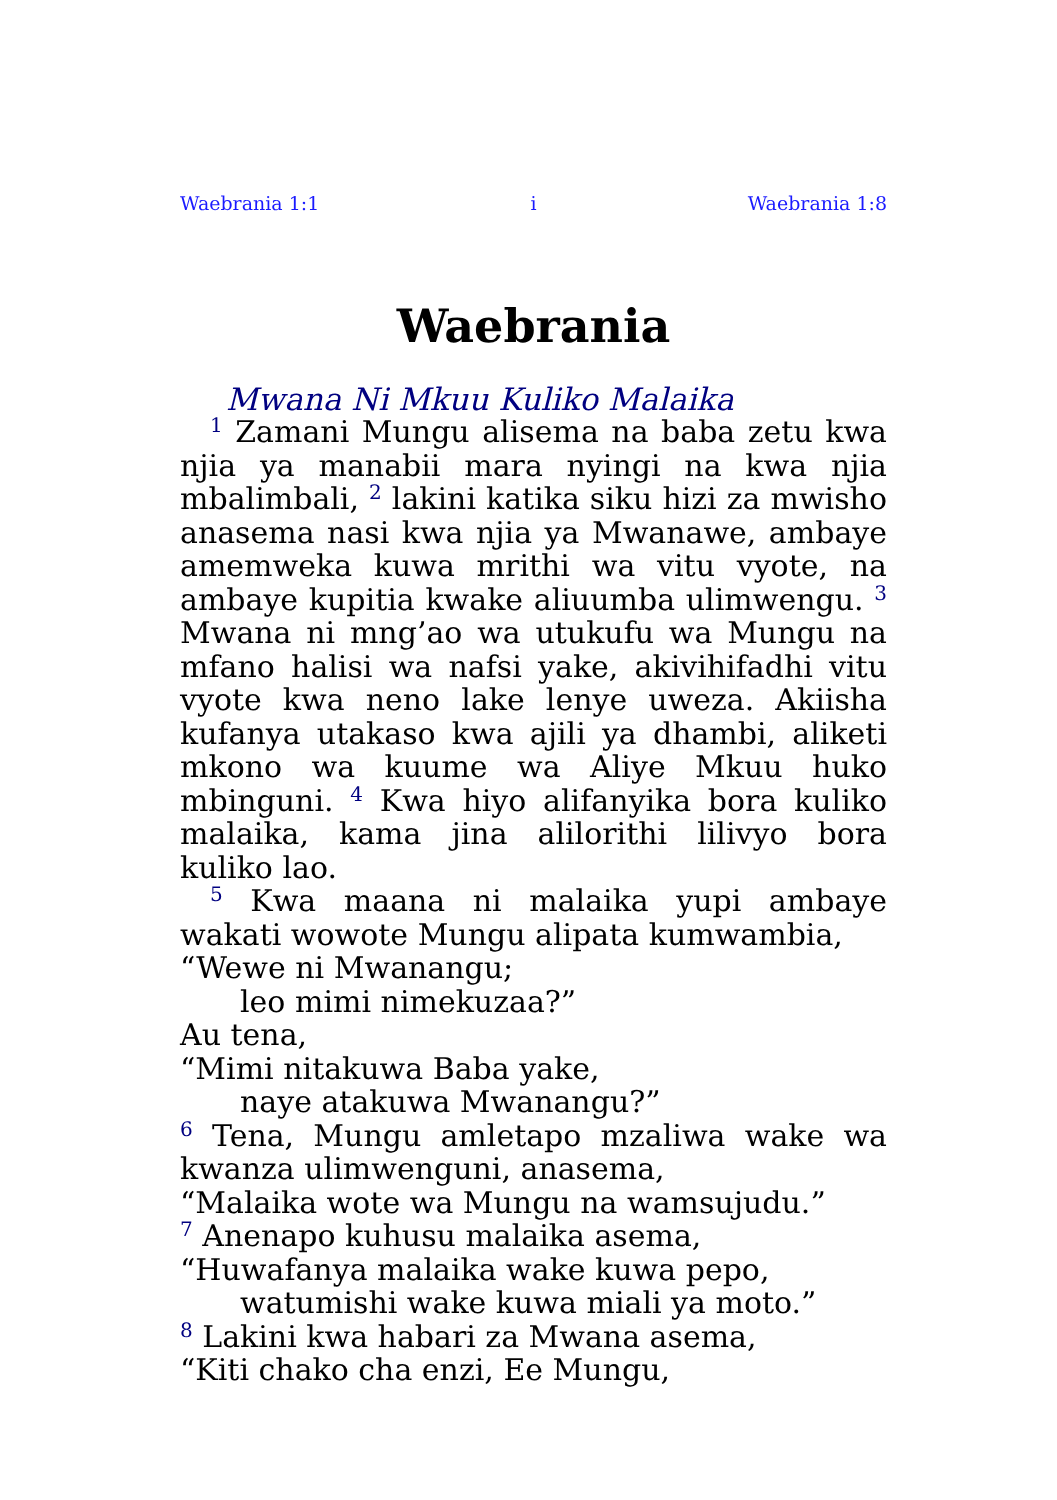Waebrania 1:1 i Waebrania 1:8
Waebrania
Mwana Ni Mkuu Kuliko Malaika
<sup>1</sup> Zamani Mungu alisema na baba zetu kwa njia ya manabii mara nyingi na kwa njia mbalimbali, <sup>2</sup> lakini katika siku hizi za mwisho anasema nasi kwa njia ya Mwanawe, ambaye amemweka kuwa mrithi wa vitu vyote, na ambaye kupitia kwake aliuumba ulimwengu. <sup>3</sup> Mwana ni mng’ao wa utukufu wa Mungu na mfano halisi wa nafsi yake, akivihifadhi vitu vyote kwa neno lake lenye uweza. Akiisha kufanya utakaso kwa ajili ya dhambi, aliketi mkono wa kuume wa Aliye Mkuu huko mbinguni. <sup>4</sup> Kwa hiyo alifanyika bora kuliko malaika, kama jina alilorithi lilivyo bora kuliko lao.
<sup>5</sup> Kwa maana ni malaika yupi ambaye wakati wowote Mungu alipata kumwambia,
“Wewe ni Mwanangu;
leo mimi nimekuzaa?”
Au tena,
“Mimi nitakuwa Baba yake,
naye atakuwa Mwanangu?”
<sup>6</sup> Tena, Mungu amletapo mzaliwa wake wa kwanza ulimwenguni, anasema,
“Malaika wote wa Mungu na wamsujudu.”
<sup>7</sup> Anenapo kuhusu malaika asema,
“Huwafanya malaika wake kuwa pepo,
watumishi wake kuwa miali ya moto.”
<sup>8</sup> Lakini kwa habari za Mwana asema,
“Kiti chako cha enzi, Ee Mungu,